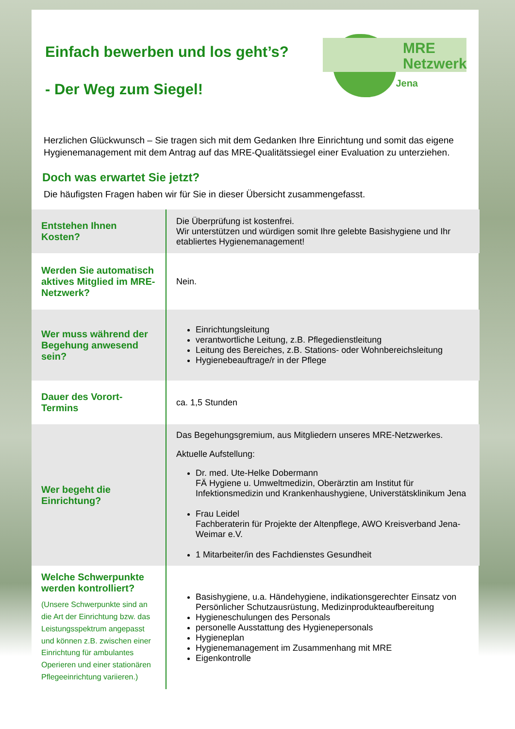MRE
Netzwerk
Jena
Einfach bewerben und los geht’s?
- Der Weg zum Siegel!
Herzlichen Glückwunsch – Sie tragen sich mit dem Gedanken Ihre Einrichtung und somit das eigene Hygienemanagement mit dem Antrag auf das MRE-Qualitätssiegel einer Evaluation zu unterziehen.
Doch was erwartet Sie jetzt?
Die häufigsten Fragen haben wir für Sie in dieser Übersicht zusammengefasst.
| Entstehen Ihnen Kosten? | Die Überprüfung ist kostenfrei. Wir unterstützen und würdigen somit Ihre gelebte Basishygiene und Ihr etabliertes Hygienemanagement! |
| Werden Sie automatisch aktives Mitglied im MRE-Netzwerk? | Nein. |
| Wer muss während der Begehung anwesend sein? | Einrichtungsleitung verantwortliche Leitung, z.B. Pflegedienstleitung Leitung des Bereiches, z.B. Stations- oder Wohnbereichsleitung Hygienebeauftrage/r in der Pflege |
| Dauer des Vorort-Termins | ca. 1,5 Stunden |
| Wer begeht die Einrichtung? | Das Begehungsgremium, aus Mitgliedern unseres MRE-Netzwerkes. Aktuelle Aufstellung: Dr. med. Ute-Helke Dobermann FÄ Hygiene u. Umweltmedizin, Oberärztin am Institut für Infektionsmedizin und Krankenhaushygiene, Universtätsklinikum Jena Frau Leidel Fachberaterin für Projekte der Altenpflege, AWO Kreisverband Jena-Weimar e.V. 1 Mitarbeiter/in des Fachdienstes Gesundheit |
| Welche Schwerpunkte werden kontrolliert? (Unsere Schwerpunkte sind an die Art der Einrichtung bzw. das Leistungsspektrum angepasst und können z.B. zwischen einer Einrichtung für ambulantes Operieren und einer stationären Pflegeeinrichtung variieren.) | Basishygiene, u.a. Händehygiene, indikationsgerechter Einsatz von Persönlicher Schutzausrüstung, Medizinprodukteaufbereitung Hygieneschulungen des Personals personelle Ausstattung des Hygienepersonals Hygieneplan Hygienemanagement im Zusammenhang mit MRE Eigenkontrolle |